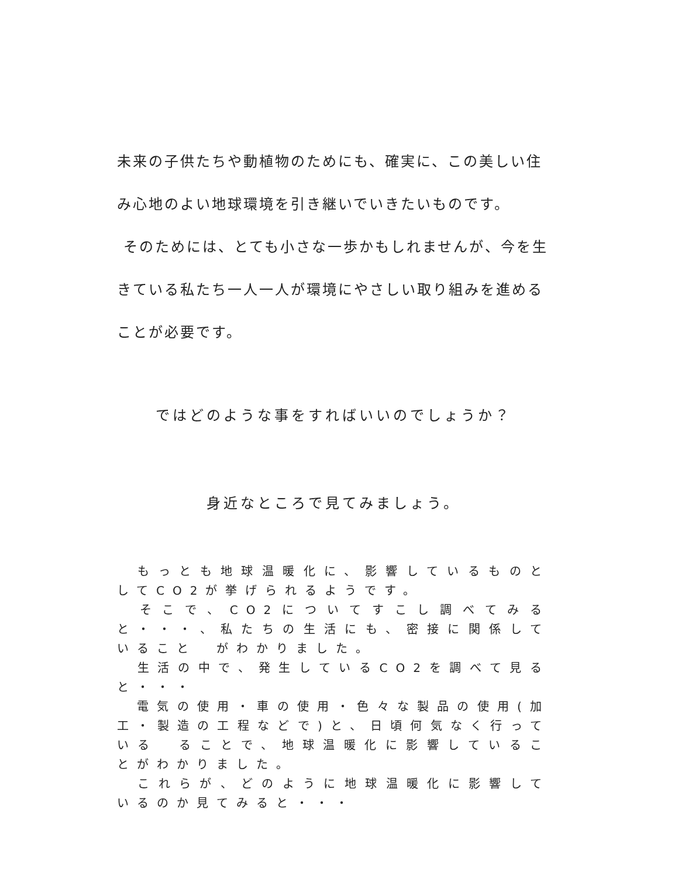未来の子供たちや動植物のためにも、確実に、この美しい住み心地のよい地球環境を引き継いでいきたいものです。
そのためには、とても小さな一歩かもしれませんが、今を生きている私たち一人一人が環境にやさしい取り組みを進めることが必要です。
ではどのような事をすればいいのでしょうか？
身近なところで見てみましょう。
　もっとも地球温暖化に、影響しているものとしてCO2が挙げられるようです。
　そこで、CO2についてすこし調べてみると・・・、私たちの生活にも、密接に関係していること　がわかりました。
　生活の中で、発生しているCO2を調べて見ると・・・
　電気の使用・車の使用・色々な製品の使用(加工・製造の工程などで)と、日頃何気なく行っている　ることで、地球温暖化に影響していることがわかりました。
　これらが、どのように地球温暖化に影響しているのか見てみると・・・